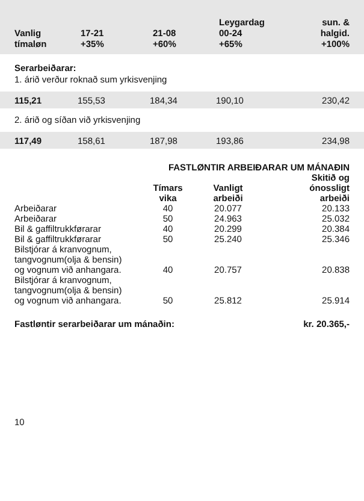| Vanlig tímaløn | 17-21 +35% | 21-08 +60% | Leygardag 00-24 +65% | sun. & halgid. +100% |
| --- | --- | --- | --- | --- |
Serarbeiðarar:
1. árið verður roknað sum yrkisvenjing
| 115,21 | 155,53 | 184,34 | 190,10 | 230,42 |
2. árið og síðan við yrkisvenjing
| 117,49 | 158,61 | 187,98 | 193,86 | 234,98 |
| FASTLØNTIR ARBEIÐARAR UM MÁNAÐIN | | | |
| --- | --- | --- | --- |
| | Tímars vika | Vanligt arbeiði | Skitið og ónossligt arbeiði |
| Arbeiðarar | 40 | 20.077 | 20.133 |
| Arbeiðarar | 50 | 24.963 | 25.032 |
| Bil & gaffiltrukkførarar | 40 | 20.299 | 20.384 |
| Bil & gaffiltrukkførarar | 50 | 25.240 | 25.346 |
| Bilstjórar á kranvognum, tangvognum(olja & bensin) og vognum við anhangara. | 40 | 20.757 | 20.838 |
| Bilstjórar á kranvognum, tangvognum(olja & bensin) og vognum við anhangara. | 50 | 25.812 | 25.914 |
| Fastløntir serarbeiðarar um mánaðin: | kr. 20.365,- |
10